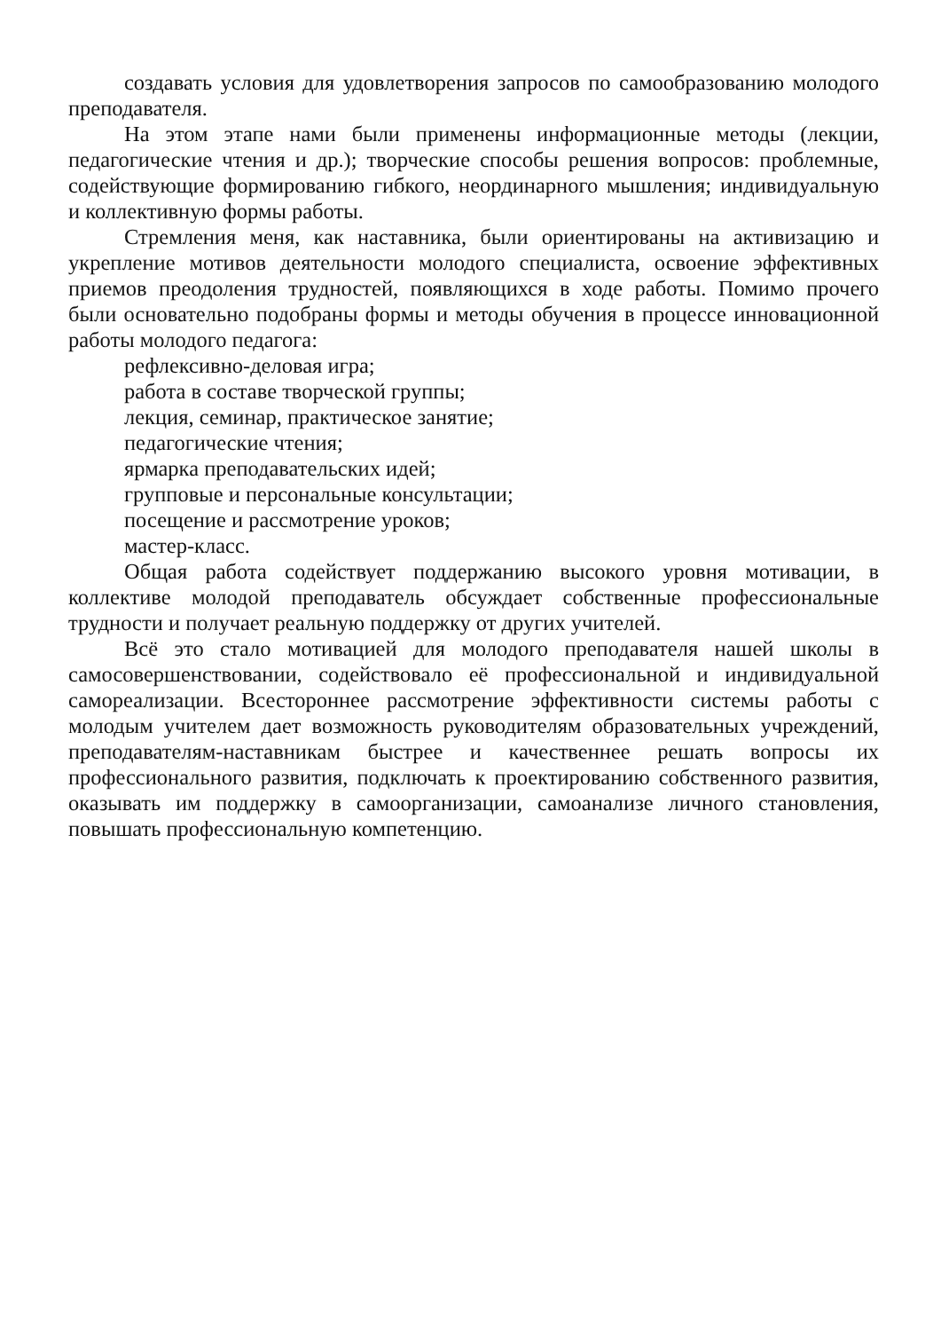создавать условия для удовлетворения запросов по самообразованию молодого преподавателя.
На этом этапе нами были применены информационные методы (лекции, педагогические чтения и др.); творческие способы решения вопросов: проблемные, содействующие формированию гибкого, неординарного мышления; индивидуальную и коллективную формы работы.
Стремления меня, как наставника, были ориентированы на активизацию и укрепление мотивов деятельности молодого специалиста, освоение эффективных приемов преодоления трудностей, появляющихся в ходе работы. Помимо прочего были основательно подобраны формы и методы обучения в процессе инновационной работы молодого педагога:
рефлексивно-деловая игра;
работа в составе творческой группы;
лекция, семинар, практическое занятие;
педагогические чтения;
ярмарка преподавательских идей;
групповые и персональные консультации;
посещение и рассмотрение уроков;
мастер-класс.
Общая работа содействует поддержанию высокого уровня мотивации, в коллективе молодой преподаватель обсуждает собственные профессиональные трудности и получает реальную поддержку от других учителей.
Всё это стало мотивацией для молодого преподавателя нашей школы в самосовершенствовании, содействовало её профессиональной и индивидуальной самореализации. Всестороннее рассмотрение эффективности системы работы с молодым учителем дает возможность руководителям образовательных учреждений, преподавателям-наставникам быстрее и качественнее решать вопросы их профессионального развития, подключать к проектированию собственного развития, оказывать им поддержку в самоорганизации, самоанализе личного становления, повышать профессиональную компетенцию.